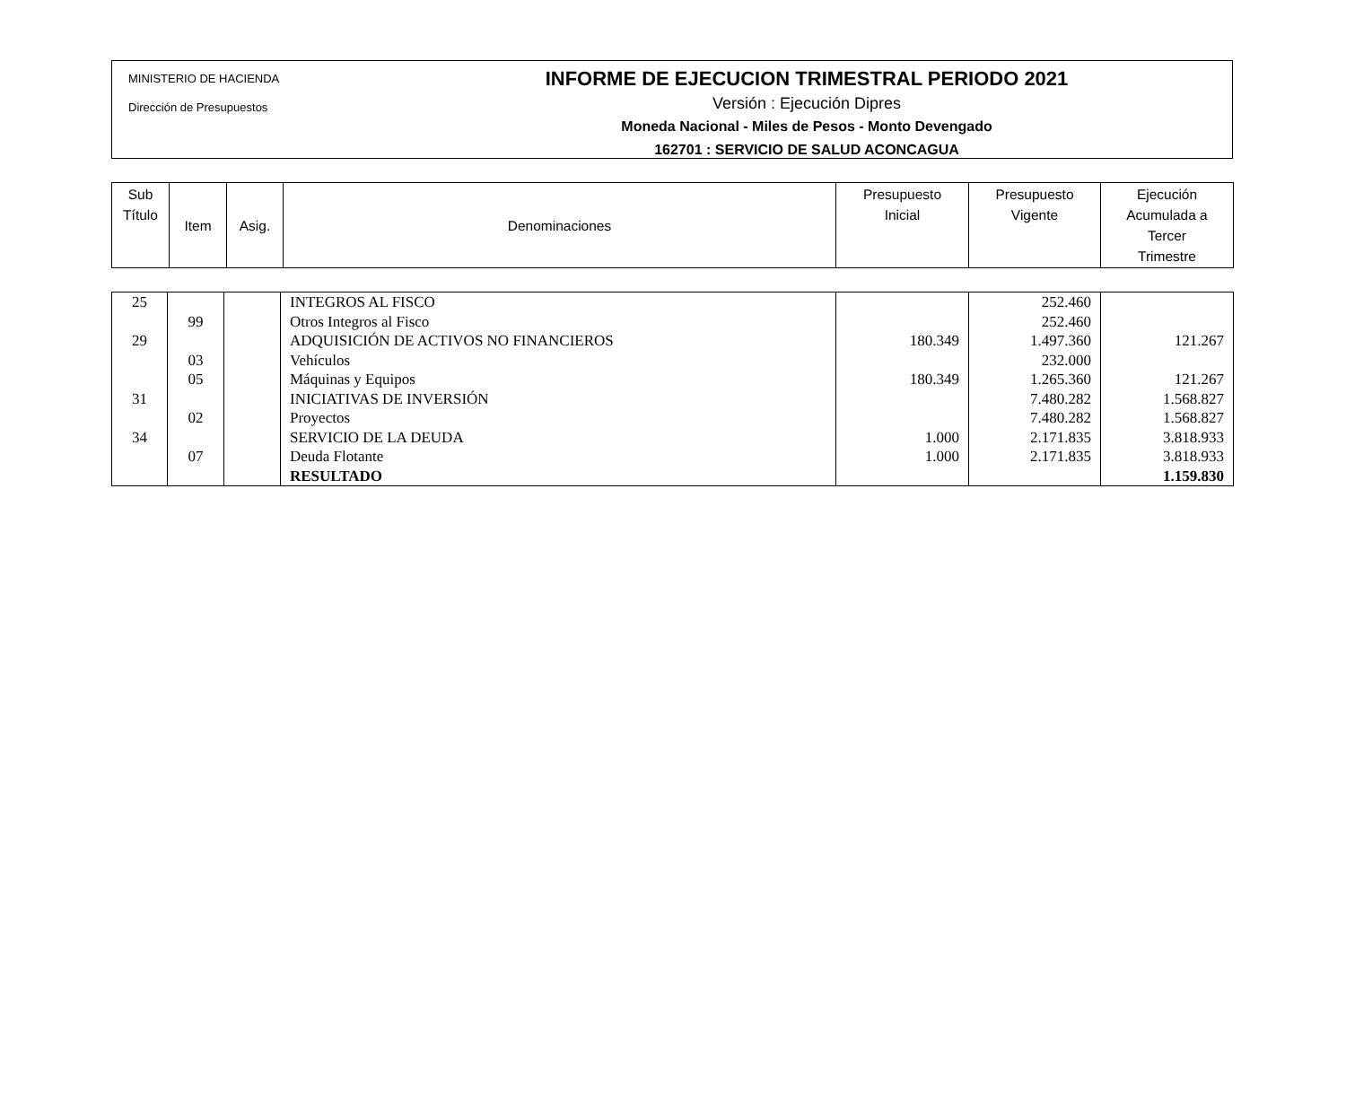MINISTERIO DE HACIENDA
Dirección de Presupuestos
INFORME DE EJECUCION TRIMESTRAL PERIODO 2021
Versión : Ejecución Dipres
Moneda Nacional - Miles de Pesos - Monto Devengado
162701 : SERVICIO DE SALUD ACONCAGUA
| Sub Título | Item | Asig. | Denominaciones | Presupuesto Inicial | Presupuesto Vigente | Ejecución Acumulada a Tercer Trimestre |
| 25 | | | INTEGROS AL FISCO | | 252.460 | |
| | 99 | | Otros Integros al Fisco | | 252.460 | |
| 29 | | | ADQUISICIÓN DE ACTIVOS NO FINANCIEROS | 180.349 | 1.497.360 | 121.267 |
| | 03 | | Vehículos | | 232.000 | |
| | 05 | | Máquinas y Equipos | 180.349 | 1.265.360 | 121.267 |
| 31 | | | INICIATIVAS DE INVERSIÓN | | 7.480.282 | 1.568.827 |
| | 02 | | Proyectos | | 7.480.282 | 1.568.827 |
| 34 | | | SERVICIO DE LA DEUDA | 1.000 | 2.171.835 | 3.818.933 |
| | 07 | | Deuda Flotante | 1.000 | 2.171.835 | 3.818.933 |
| | | | RESULTADO | | | 1.159.830 |